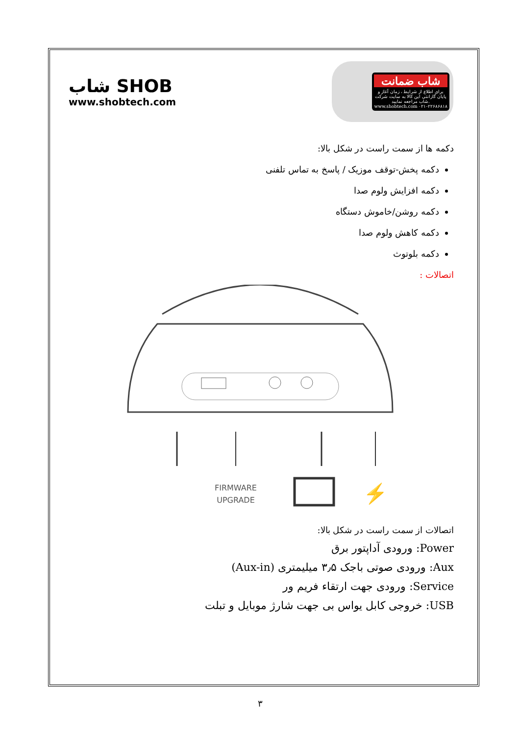شاب SHOB
www.shobtech.com
شاب ضمانت
برای اطلاع از شرایط ، زمان آغاز و پایان گارانتی این کالا به سایت شرکت شاب مراجعه نمایید. www.shobtech.com ۰۲۱-۲۲۶۸۶۸۱۸
دکمه ها از سمت راست در شکل بالا:
دکمه پخش-توقف موزیک / پاسخ به تماس تلفنی
دکمه افزایش ولوم صدا
دکمه روشن/خاموش دستگاه
دکمه کاهش ولوم صدا
دکمه بلوتوث
اتصالات :
FIRMWARE
UPGRADE
⚡
اتصالات از سمت راست در شکل بالا:
Power: ورودی آداپتور برق
Aux: ورودی صوتی باجک ۳٫۵ میلیمتری (Aux-in)
Service: ورودی جهت ارتقاء فریم ور
USB: خروجی کابل یواس بی جهت شارژ موبایل و تبلت
۳